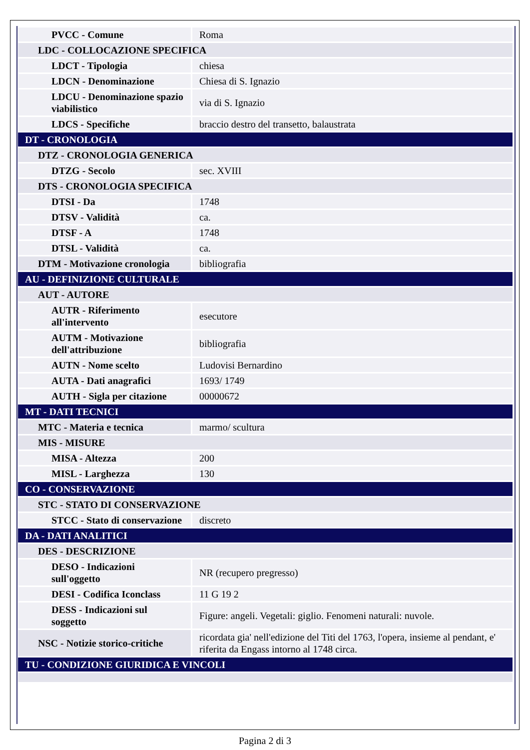| PVCC - Comune | Roma |
| LDC - COLLOCAZIONE SPECIFICA | |
| LDCT - Tipologia | chiesa |
| LDCN - Denominazione | Chiesa di S. Ignazio |
| LDCU - Denominazione spazio viabilistico | via di S. Ignazio |
| LDCS - Specifiche | braccio destro del transetto, balaustrata |
| DT - CRONOLOGIA | |
| DTZ - CRONOLOGIA GENERICA | |
| DTZG - Secolo | sec. XVIII |
| DTS - CRONOLOGIA SPECIFICA | |
| DTSI - Da | 1748 |
| DTSV - Validità | ca. |
| DTSF - A | 1748 |
| DTSL - Validità | ca. |
| DTM - Motivazione cronologia | bibliografia |
| AU - DEFINIZIONE CULTURALE | |
| AUT - AUTORE | |
| AUTR - Riferimento all'intervento | esecutore |
| AUTM - Motivazione dell'attribuzione | bibliografia |
| AUTN - Nome scelto | Ludovisi Bernardino |
| AUTA - Dati anagrafici | 1693/ 1749 |
| AUTH - Sigla per citazione | 00000672 |
| MT - DATI TECNICI | |
| MTC - Materia e tecnica | marmo/ scultura |
| MIS - MISURE | |
| MISA - Altezza | 200 |
| MISL - Larghezza | 130 |
| CO - CONSERVAZIONE | |
| STC - STATO DI CONSERVAZIONE | |
| STCC - Stato di conservazione | discreto |
| DA - DATI ANALITICI | |
| DES - DESCRIZIONE | |
| DESO - Indicazioni sull'oggetto | NR (recupero pregresso) |
| DESI - Codifica Iconclass | 11 G 19 2 |
| DESS - Indicazioni sul soggetto | Figure: angeli. Vegetali: giglio. Fenomeni naturali: nuvole. |
| NSC - Notizie storico-critiche | ricordata gia' nell'edizione del Titi del 1763, l'opera, insieme al pendant, e' riferita da Engass intorno al 1748 circa. |
| TU - CONDIZIONE GIURIDICA E VINCOLI | |
Pagina 2 di 3